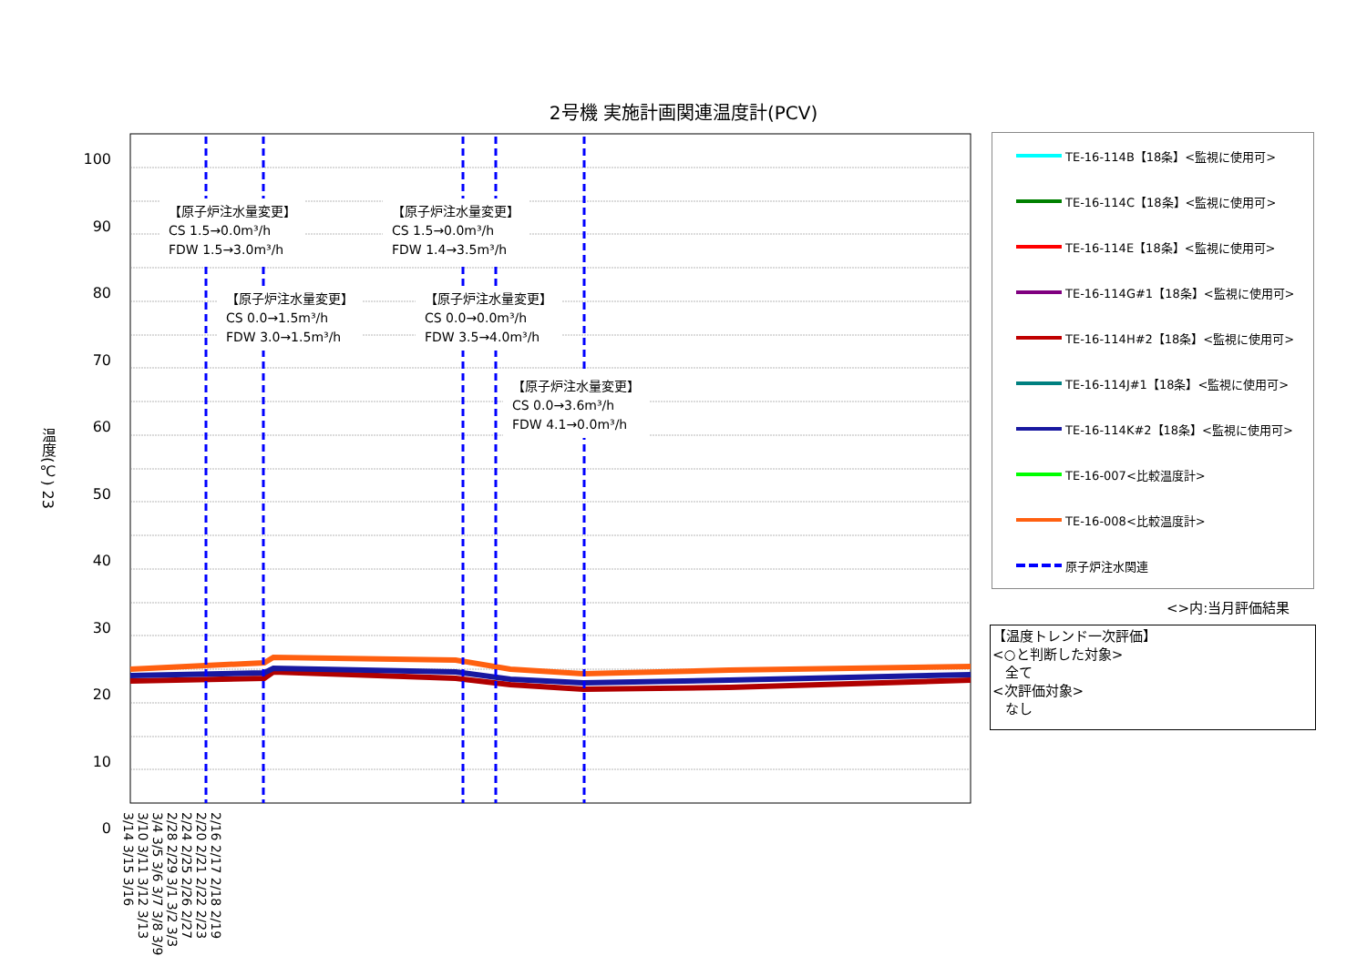2号機 実施計画関連温度計(PCV)
温度(℃) 23
100
90
80
70
60
50
40
30
20
10
0
2/16 2/17 2/18 2/19 2/20 2/21 2/22 2/23 2/24 2/25 2/26 2/27 2/28 2/29 3/1 3/2 3/3 3/4 3/5 3/6 3/7 3/8 3/9 3/10 3/11 3/12 3/13 3/14 3/15 3/16
【原子炉注水量変更】
CS 1.5→0.0m³/h
FDW 1.5→3.0m³/h
【原子炉注水量変更】
CS 1.5→0.0m³/h
FDW 1.4→3.5m³/h
【原子炉注水量変更】
CS 0.0→1.5m³/h
FDW 3.0→1.5m³/h
【原子炉注水量変更】
CS 0.0→0.0m³/h
FDW 3.5→4.0m³/h
【原子炉注水量変更】
CS 0.0→3.6m³/h
FDW 4.1→0.0m³/h
TE-16-114B【18条】<監視に使用可>
TE-16-114C【18条】<監視に使用可>
TE-16-114E【18条】<監視に使用可>
TE-16-114G#1【18条】<監視に使用可>
TE-16-114H#2【18条】<監視に使用可>
TE-16-114J#1【18条】<監視に使用可>
TE-16-114K#2【18条】<監視に使用可>
TE-16-007<比較温度計>
TE-16-008<比較温度計>
原子炉注水関連
<>内:当月評価結果
【温度トレンド一次評価】
<○と判断した対象>
全て
<次評価対象>
なし